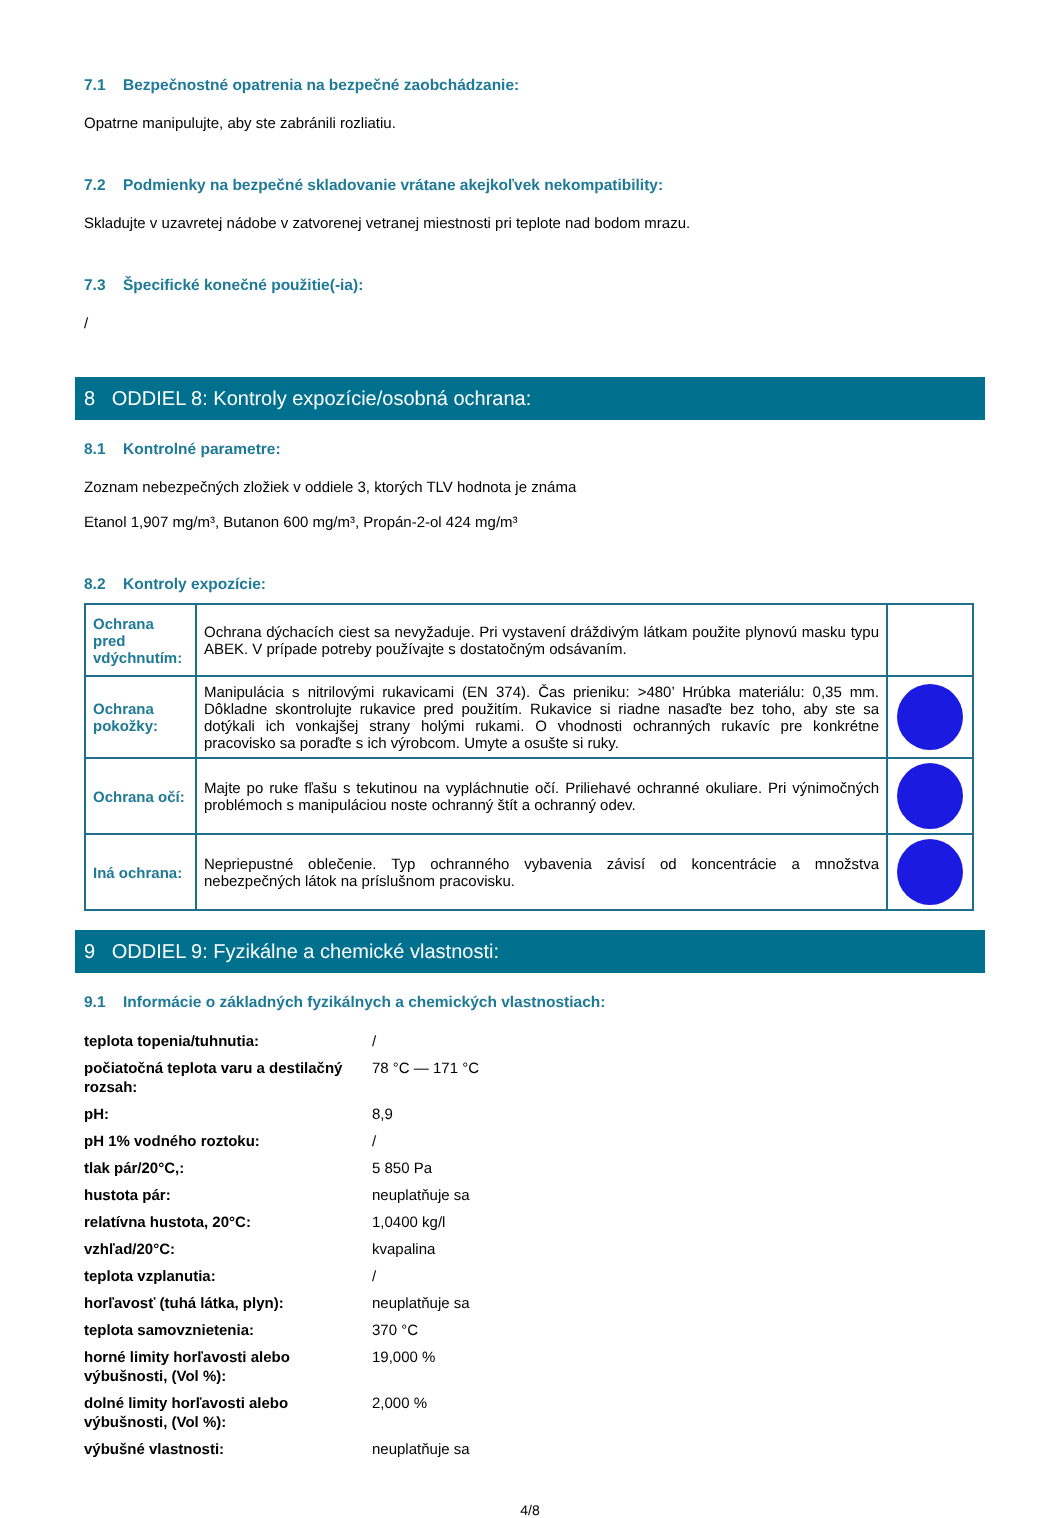7.1 Bezpečnostné opatrenia na bezpečné zaobchádzanie:
Opatrne manipulujte, aby ste zabránili rozliatiu.
7.2 Podmienky na bezpečné skladovanie vrátane akejkoľvek nekompatibility:
Skladujte v uzavretej nádobe v zatvorenej vetranej miestnosti pri teplote nad bodom mrazu.
7.3 Špecifické konečné použitie(-ia):
/
8 ODDIEL 8: Kontroly expozície/osobná ochrana:
8.1 Kontrolné parametre:
Zoznam nebezpečných zložiek v oddiele 3, ktorých TLV hodnota je známa
Etanol 1,907 mg/m³, Butanon 600 mg/m³, Propán-2-ol 424 mg/m³
8.2 Kontroly expozície:
| Ochrana pred vdýchnutím: | Ochrana dýchacích ciest sa nevyžaduje. Pri vystavení dráždivým látkam použite plynovú masku typu ABEK. V prípade potreby používajte s dostatočným odsávaním. | |
| Ochrana pokožky: | Manipulácia s nitrilovými rukavicami (EN 374). Čas prieniku: >480’ Hrúbka materiálu: 0,35 mm. Dôkladne skontrolujte rukavice pred použitím. Rukavice si riadne nasaďte bez toho, aby ste sa dotýkali ich vonkajšej strany holými rukami. O vhodnosti ochranných rukavíc pre konkrétne pracovisko sa poraďte s ich výrobcom. Umyte a osušte si ruky. | |
| Ochrana očí: | Majte po ruke fľašu s tekutinou na vypláchnutie očí. Priliehavé ochranné okuliare. Pri výnimočných problémoch s manipuláciou noste ochranný štít a ochranný odev. | |
| Iná ochrana: | Nepriepustné oblečenie. Typ ochranného vybavenia závisí od koncentrácie a množstva nebezpečných látok na príslušnom pracovisku. | |
9 ODDIEL 9: Fyzikálne a chemické vlastnosti:
9.1 Informácie o základných fyzikálnych a chemických vlastnostiach:
| teplota topenia/tuhnutia: | / |
| počiatočná teplota varu a destilačný rozsah: | 78 °C — 171 °C |
| pH: | 8,9 |
| pH 1% vodného roztoku: | / |
| tlak pár/20°C,: | 5 850 Pa |
| hustota pár: | neuplatňuje sa |
| relatívna hustota, 20°C: | 1,0400 kg/l |
| vzhľad/20°C: | kvapalina |
| teplota vzplanutia: | / |
| horľavosť (tuhá látka, plyn): | neuplatňuje sa |
| teplota samovznietenia: | 370 °C |
| horné limity horľavosti alebo výbušnosti, (Vol %): | 19,000 % |
| dolné limity horľavosti alebo výbušnosti, (Vol %): | 2,000 % |
| výbušné vlastnosti: | neuplatňuje sa |
4/8